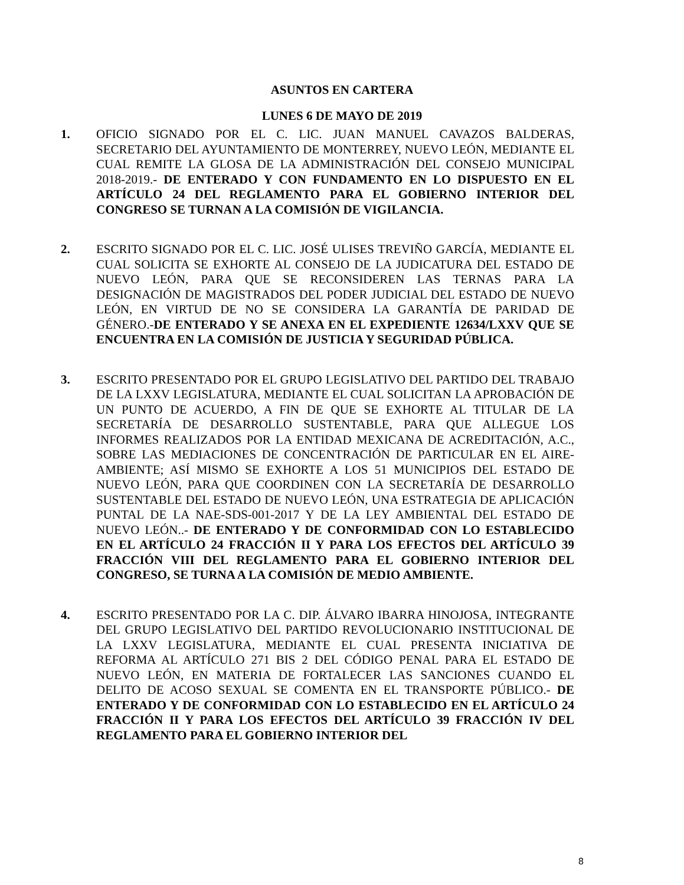ASUNTOS EN CARTERA
LUNES 6 DE MAYO DE 2019
1. OFICIO SIGNADO POR EL C. LIC. JUAN MANUEL CAVAZOS BALDERAS, SECRETARIO DEL AYUNTAMIENTO DE MONTERREY, NUEVO LEÓN, MEDIANTE EL CUAL REMITE LA GLOSA DE LA ADMINISTRACIÓN DEL CONSEJO MUNICIPAL 2018-2019.- DE ENTERADO Y CON FUNDAMENTO EN LO DISPUESTO EN EL ARTÍCULO 24 DEL REGLAMENTO PARA EL GOBIERNO INTERIOR DEL CONGRESO SE TURNAN A LA COMISIÓN DE VIGILANCIA.
2. ESCRITO SIGNADO POR EL C. LIC. JOSÉ ULISES TREVIÑO GARCÍA, MEDIANTE EL CUAL SOLICITA SE EXHORTE AL CONSEJO DE LA JUDICATURA DEL ESTADO DE NUEVO LEÓN, PARA QUE SE RECONSIDEREN LAS TERNAS PARA LA DESIGNACIÓN DE MAGISTRADOS DEL PODER JUDICIAL DEL ESTADO DE NUEVO LEÓN, EN VIRTUD DE NO SE CONSIDERA LA GARANTÍA DE PARIDAD DE GÉNERO.-DE ENTERADO Y SE ANEXA EN EL EXPEDIENTE 12634/LXXV QUE SE ENCUENTRA EN LA COMISIÓN DE JUSTICIA Y SEGURIDAD PÚBLICA.
3. ESCRITO PRESENTADO POR EL GRUPO LEGISLATIVO DEL PARTIDO DEL TRABAJO DE LA LXXV LEGISLATURA, MEDIANTE EL CUAL SOLICITAN LA APROBACIÓN DE UN PUNTO DE ACUERDO, A FIN DE QUE SE EXHORTE AL TITULAR DE LA SECRETARÍA DE DESARROLLO SUSTENTABLE, PARA QUE ALLEGUE LOS INFORMES REALIZADOS POR LA ENTIDAD MEXICANA DE ACREDITACIÓN, A.C., SOBRE LAS MEDIACIONES DE CONCENTRACIÓN DE PARTICULAR EN EL AIRE-AMBIENTE; ASÍ MISMO SE EXHORTE A LOS 51 MUNICIPIOS DEL ESTADO DE NUEVO LEÓN, PARA QUE COORDINEN CON LA SECRETARÍA DE DESARROLLO SUSTENTABLE DEL ESTADO DE NUEVO LEÓN, UNA ESTRATEGIA DE APLICACIÓN PUNTAL DE LA NAE-SDS-001-2017 Y DE LA LEY AMBIENTAL DEL ESTADO DE NUEVO LEÓN..- DE ENTERADO Y DE CONFORMIDAD CON LO ESTABLECIDO EN EL ARTÍCULO 24 FRACCIÓN II Y PARA LOS EFECTOS DEL ARTÍCULO 39 FRACCIÓN VIII DEL REGLAMENTO PARA EL GOBIERNO INTERIOR DEL CONGRESO, SE TURNA A LA COMISIÓN DE MEDIO AMBIENTE.
4. ESCRITO PRESENTADO POR LA C. DIP. ÁLVARO IBARRA HINOJOSA, INTEGRANTE DEL GRUPO LEGISLATIVO DEL PARTIDO REVOLUCIONARIO INSTITUCIONAL DE LA LXXV LEGISLATURA, MEDIANTE EL CUAL PRESENTA INICIATIVA DE REFORMA AL ARTÍCULO 271 BIS 2 DEL CÓDIGO PENAL PARA EL ESTADO DE NUEVO LEÓN, EN MATERIA DE FORTALECER LAS SANCIONES CUANDO EL DELITO DE ACOSO SEXUAL SE COMENTA EN EL TRANSPORTE PÚBLICO.- DE ENTERADO Y DE CONFORMIDAD CON LO ESTABLECIDO EN EL ARTÍCULO 24 FRACCIÓN II Y PARA LOS EFECTOS DEL ARTÍCULO 39 FRACCIÓN IV DEL REGLAMENTO PARA EL GOBIERNO INTERIOR DEL
8